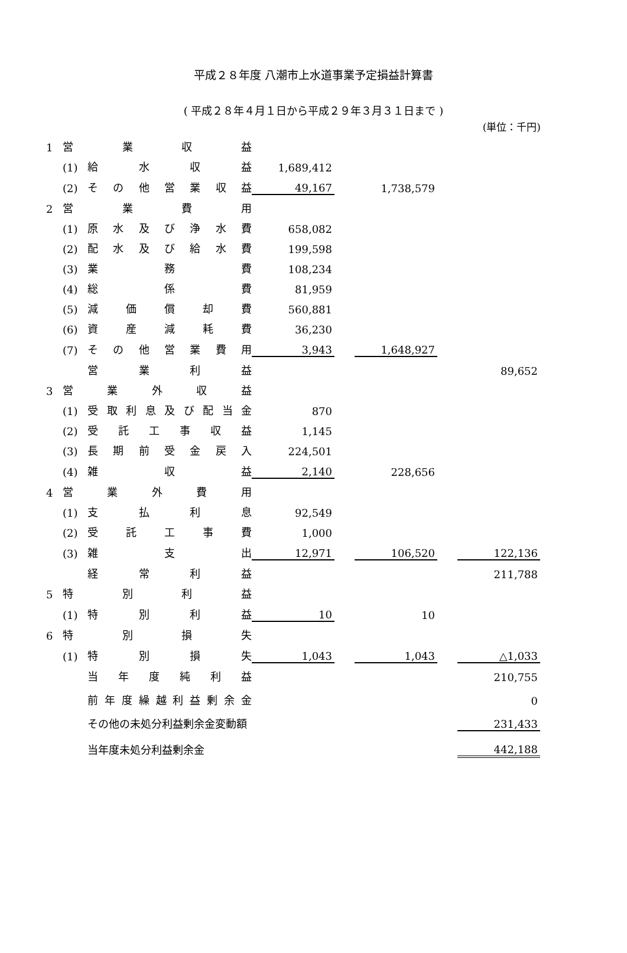平成２８年度 八潮市上水道事業予定損益計算書
( 平成２８年４月１日から平成２９年３月３１日まで )
(単位：千円)
| 1 | 営 業 収 益 | | | | | | |
| | (1) | 給 水 収 益 | 1,689,412 | | | | |
| | (2) | その他営業収益 | 49,167 | | 1,738,579 | | |
| 2 | 営 業 費 用 | | | | | | |
| | (1) | 原水及び浄水費 | 658,082 | | | | |
| | (2) | 配水及び給水費 | 199,598 | | | | |
| | (3) | 業 務 費 | 108,234 | | | | |
| | (4) | 総 係 費 | 81,959 | | | | |
| | (5) | 減 価 償 却 費 | 560,881 | | | | |
| | (6) | 資 産 減 耗 費 | 36,230 | | | | |
| | (7) | その他営業費用 | 3,943 | | 1,648,927 | | |
| | | 営 業 利 益 | | | | | 89,652 |
| 3 | 営 業 外 収 益 | | | | | | |
| | (1) | 受取利息及び配当金 | 870 | | | | |
| | (2) | 受 託 工 事 収 益 | 1,145 | | | | |
| | (3) | 長期前受金戻入 | 224,501 | | | | |
| | (4) | 雑 収 益 | 2,140 | | 228,656 | | |
| 4 | 営 業 外 費 用 | | | | | | |
| | (1) | 支 払 利 息 | 92,549 | | | | |
| | (2) | 受 託 工 事 費 | 1,000 | | | | |
| | (3) | 雑 支 出 | 12,971 | | 106,520 | | 122,136 |
| | | 経 常 利 益 | | | | | 211,788 |
| 5 | 特 別 利 益 | | | | | | |
| | (1) | 特 別 利 益 | 10 | | 10 | | |
| 6 | 特 別 損 失 | | | | | | |
| | (1) | 特 別 損 失 | 1,043 | | 1,043 | | △1,033 |
| | | 当 年 度 純 利 益 | | | | | 210,755 |
| | | 前年度繰越利益剰余金 | | | | | 0 |
| | | その他の未処分利益剰余金変動額 | | | | | 231,433 |
| | | 当年度未処分利益剰余金 | | | | | 442,188 |